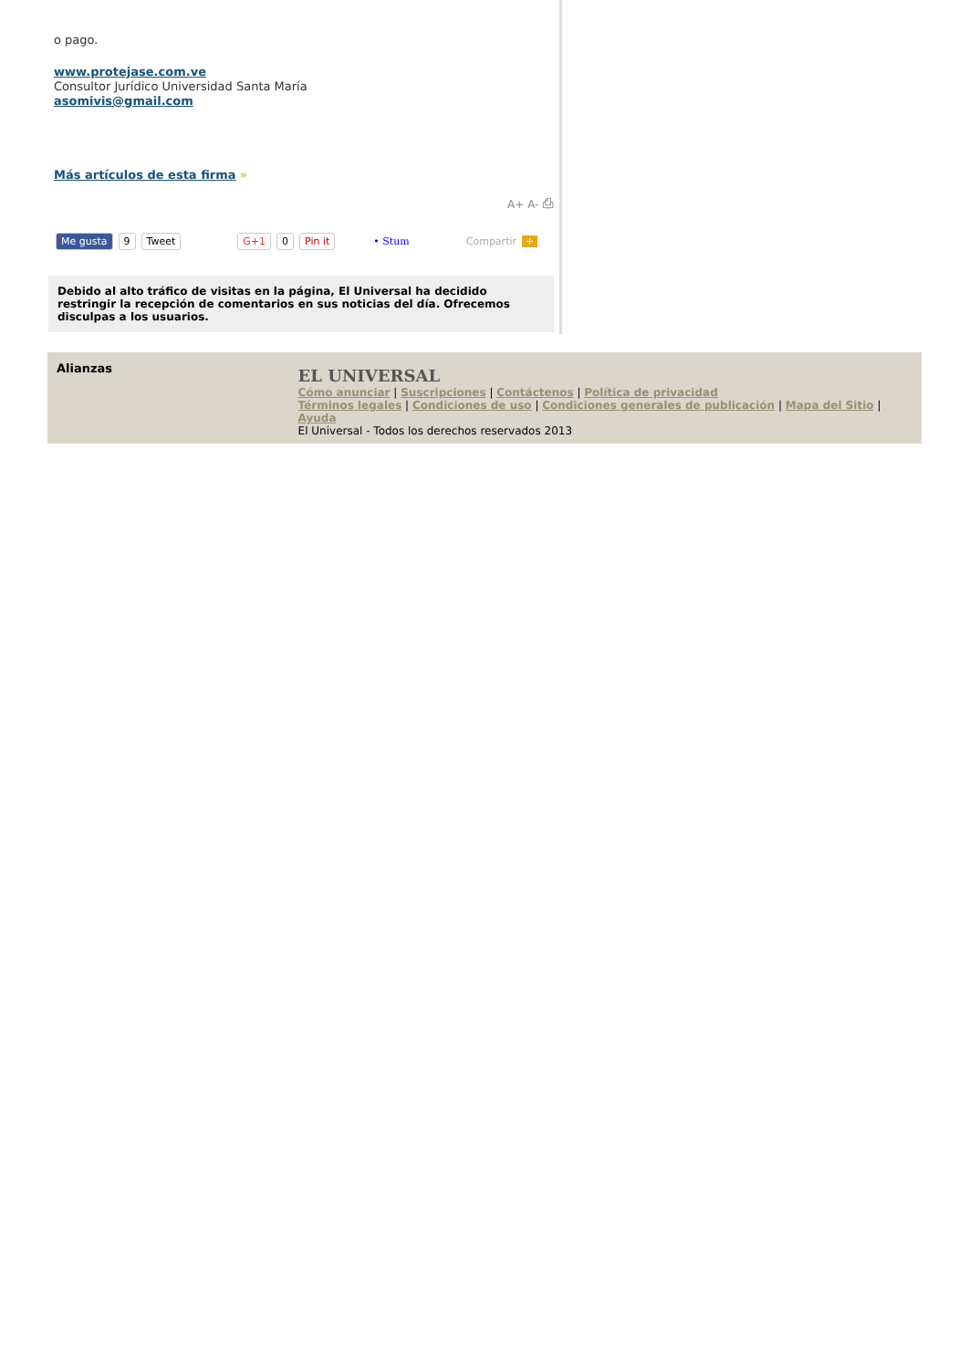o pago.
www.protejase.com.ve
Consultor Jurídico Universidad Santa María
asomivis@gmail.com
Más artículos de esta firma »
A+ A- ⎙
Me gusta 9 Tweet G+1 0 Pin it • Stum Compartir +
Debido al alto tráfico de visitas en la página, El Universal ha decidido restringir la recepción de comentarios en sus noticias del día. Ofrecemos disculpas a los usuarios.
Alianzas
EL UNIVERSAL
Cómo anunciar | Suscripciones | Contáctenos | Política de privacidad
Términos legales | Condiciones de uso | Condiciones generales de publicación | Mapa del Sitio | Ayuda
El Universal - Todos los derechos reservados 2013